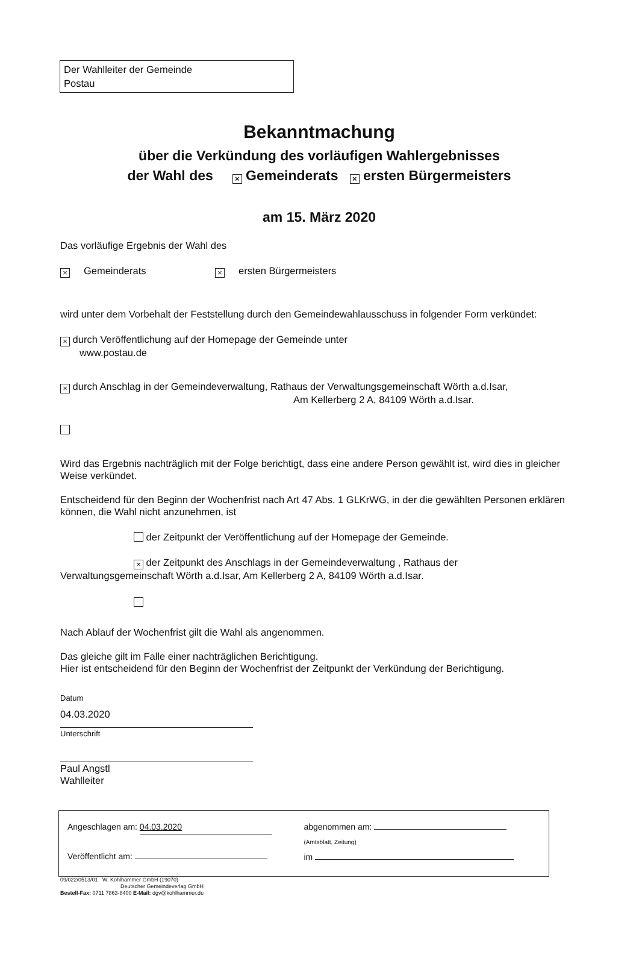Der Wahlleiter der Gemeinde
Postau
Bekanntmachung
über die Verkündung des vorläufigen Wahlergebnisses
der Wahl des × Gemeinderats × ersten Bürgermeisters
am 15. März 2020
Das vorläufige Ergebnis der Wahl des
× Gemeinderats × ersten Bürgermeisters
wird unter dem Vorbehalt der Feststellung durch den Gemeindewahlausschuss in folgender Form verkündet:
× durch Veröffentlichung auf der Homepage der Gemeinde unter
www.postau.de
× durch Anschlag in der Gemeindeverwaltung, Rathaus der Verwaltungsgemeinschaft Wörth a.d.Isar,
Am Kellerberg 2 A, 84109 Wörth a.d.Isar.
Wird das Ergebnis nachträglich mit der Folge berichtigt, dass eine andere Person gewählt ist, wird dies in gleicher Weise verkündet.
Entscheidend für den Beginn der Wochenfrist nach Art 47 Abs. 1 GLKrWG, in der die gewählten Personen erklären können, die Wahl nicht anzunehmen, ist
der Zeitpunkt der Veröffentlichung auf der Homepage der Gemeinde.
× der Zeitpunkt des Anschlags in der Gemeindeverwaltung , Rathaus der Verwaltungsgemeinschaft Wörth a.d.Isar, Am Kellerberg 2 A, 84109 Wörth a.d.Isar.
Nach Ablauf der Wochenfrist gilt die Wahl als angenommen.
Das gleiche gilt im Falle einer nachträglichen Berichtigung.
Hier ist entscheidend für den Beginn der Wochenfrist der Zeitpunkt der Verkündung der Berichtigung.
Datum
04.03.2020
Unterschrift
Paul Angstl
Wahlleiter
Angeschlagen am: 04.03.2020
Veröffentlicht am:
abgenommen am:
(Amtsblatt, Zeitung)
im
09/022/0513/01 W. Kohlhammer GmbH (19070)
Deutscher Gemeindeverlag GmbH
Bestell-Fax: 0711 7863-8400 E-Mail: dgv@kohlhammer.de